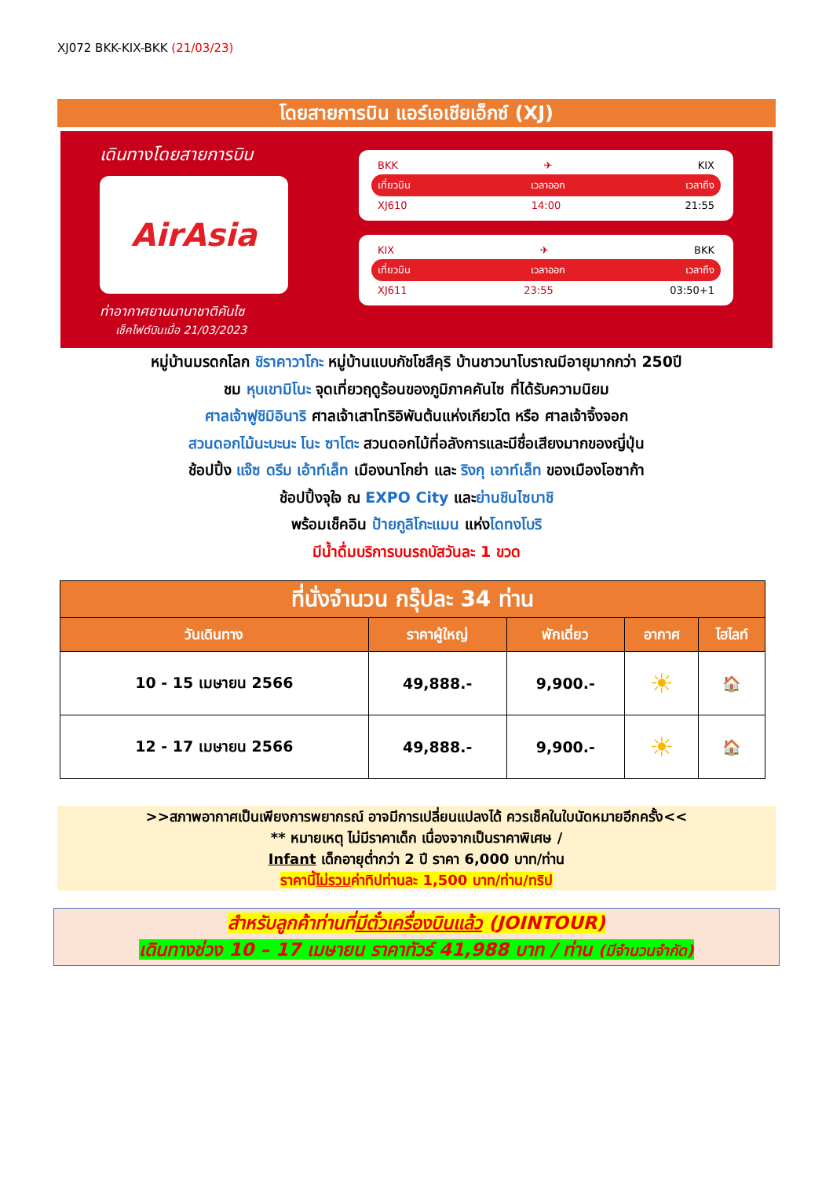XJ072 BKK-KIX-BKK (21/03/23)
โดยสายการบิน แอร์เอเชียเอ็กซ์ (XJ)
เดินทางโดยสายการบิน
AirAsia
ท่าอากาศยานนานาชาติคันไซ
เช็คไฟต์บินเมื่อ 21/03/2023
BKK ✈ KIX
เที่ยวบิน เวลาออก เวลาถึง
XJ610 14:00 21:55
KIX ✈ BKK
เที่ยวบิน เวลาออก เวลาถึง
XJ611 23:55 03:50+1
หมู่บ้านมรดกโลก ชิราคาวาโกะ หมู่บ้านแบบกัชโชสึคุริ บ้านชาวนาโบราณมีอายุมากกว่า 250ปี
ชม หุบเขามิโนะ จุดเที่ยวฤดูร้อนของภูมิภาคคันไซ ที่ได้รับความนิยม
ศาลเจ้าฟูชิมิอินาริ ศาลเจ้าเสาโทริอิพันต้นแห่งเกียวโต หรือ ศาลเจ้าจิ้งจอก
สวนดอกไม้นะบะนะ โนะ ซาโตะ สวนดอกไม้ที่อลังการและมีชื่อเสียงมากของญี่ปุ่น
ช้อปปิ้ง แจ๊ซ ดรีม เอ้าท์เล็ท เมืองนาโกย่า และ ริงกุ เอาท์เล็ท ของเมืองโอซาก้า
ช้อปปิ้งจุใจ ณ EXPO City และย่านชินไซบาชิ
พร้อมเช็คอิน ป้ายกูลิโกะแมน แห่งโดทงโบริ
มีน้ำดื่มบริการบนรถบัสวันละ 1 ขวด
| ที่นั่งจำนวน กรุ๊ปละ 34 ท่าน | | | | |
| --- | --- | --- | --- | --- |
| วันเดินทาง | ราคาผู้ใหญ่ | พักเดี่ยว | อากาศ | ไฮไลท์ |
| 10 - 15 เมษายน 2566 | 49,888.- | 9,900.- | ☀ | 🏠 |
| 12 - 17 เมษายน 2566 | 49,888.- | 9,900.- | ☀ | 🏠 |
>>สภาพอากาศเป็นเพียงการพยากรณ์ อาจมีการเปลี่ยนแปลงได้ ควรเช็คในใบนัดหมายอีกครั้ง<<
** หมายเหตุ ไม่มีราคาเด็ก เนื่องจากเป็นราคาพิเศษ /
Infant เด็กอายุต่ำกว่า 2 ปี ราคา 6,000 บาท/ท่าน
ราคานี้ไม่รวมค่าทิปท่านละ 1,500 บาท/ท่าน/ทริป
สำหรับลูกค้าท่านที่มีตั๋วเครื่องบินแล้ว (JOINTOUR)
เดินทางช่วง 10 – 17 เมษายน ราคาทัวร์ 41,988 บาท / ท่าน (มีจำนวนจำกัด)